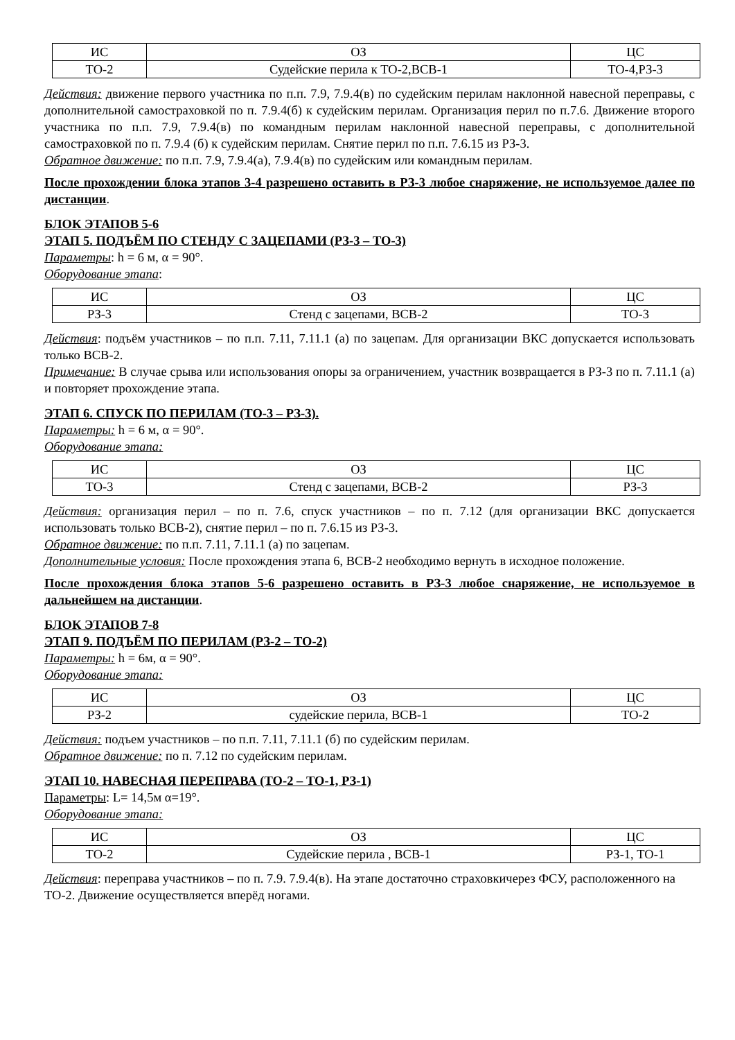| ИС | ОЗ | ЦС |
| ТО-2 | Судейские перила к ТО-2,ВСВ-1 | ТО-4,РЗ-3 |
Действия: движение первого участника по п.п. 7.9, 7.9.4(в) по судейским перилам наклонной навесной переправы, с дополнительной самостраховкой по п. 7.9.4(б) к судейским перилам. Организация перил по п.7.6. Движение второго участника по п.п. 7.9, 7.9.4(в) по командным перилам наклонной навесной переправы, с дополнительной самостраховкой по п. 7.9.4 (б) к судейским перилам. Снятие перил по п.п. 7.6.15 из РЗ-3.
Обратное движение: по п.п. 7.9, 7.9.4(а), 7.9.4(в) по судейским или командным перилам.
После прохождении блока этапов 3-4 разрешено оставить в РЗ-3 любое снаряжение, не используемое далее по дистанции.
БЛОК ЭТАПОВ 5-6
ЭТАП 5. ПОДЪЁМ ПО СТЕНДУ С ЗАЦЕПАМИ (РЗ-3 – ТО-3)
Параметры: h = 6 м, α = 90°.
Оборудование этапа:
| ИС | ОЗ | ЦС |
| РЗ-3 | Стенд с зацепами, ВСВ-2 | ТО-3 |
Действия: подъём участников – по п.п. 7.11, 7.11.1 (а) по зацепам. Для организации ВКС допускается использовать только ВСВ-2.
Примечание: В случае срыва или использования опоры за ограничением, участник возвращается в РЗ-3 по п. 7.11.1 (а) и повторяет прохождение этапа.
ЭТАП 6. СПУСК ПО ПЕРИЛАМ (ТО-3 – РЗ-3).
Параметры: h = 6 м, α = 90°.
Оборудование этапа:
| ИС | ОЗ | ЦС |
| ТО-3 | Стенд с зацепами, ВСВ-2 | РЗ-3 |
Действия: организация перил – по п. 7.6, спуск участников – по п. 7.12 (для организации ВКС допускается использовать только ВСВ-2), снятие перил – по п. 7.6.15 из РЗ-3.
Обратное движение: по п.п. 7.11, 7.11.1 (а) по зацепам.
Дополнительные условия: После прохождения этапа 6, ВСВ-2 необходимо вернуть в исходное положение.
После прохождения блока этапов 5-6 разрешено оставить в РЗ-3 любое снаряжение, не используемое в дальнейшем на дистанции.
БЛОК ЭТАПОВ 7-8
ЭТАП 9. ПОДЪЁМ ПО ПЕРИЛАМ (РЗ-2 – ТО-2)
Параметры: h = 6м, α = 90°.
Оборудование этапа:
| ИС | ОЗ | ЦС |
| РЗ-2 | судейские перила, ВСВ-1 | ТО-2 |
Действия: подъем участников – по п.п. 7.11, 7.11.1 (б) по судейским перилам.
Обратное движение: по п. 7.12 по судейским перилам.
ЭТАП 10. НАВЕСНАЯ ПЕРЕПРАВА (ТО-2 – ТО-1, РЗ-1)
Параметры: L= 14,5м α=19°.
Оборудование этапа:
| ИС | ОЗ | ЦС |
| ТО-2 | Судейские перила , ВСВ-1 | РЗ-1, ТО-1 |
Действия: переправа участников – по п. 7.9. 7.9.4(в). На этапе достаточно страховкичерез ФСУ, расположенного на ТО-2. Движение осуществляется вперёд ногами.